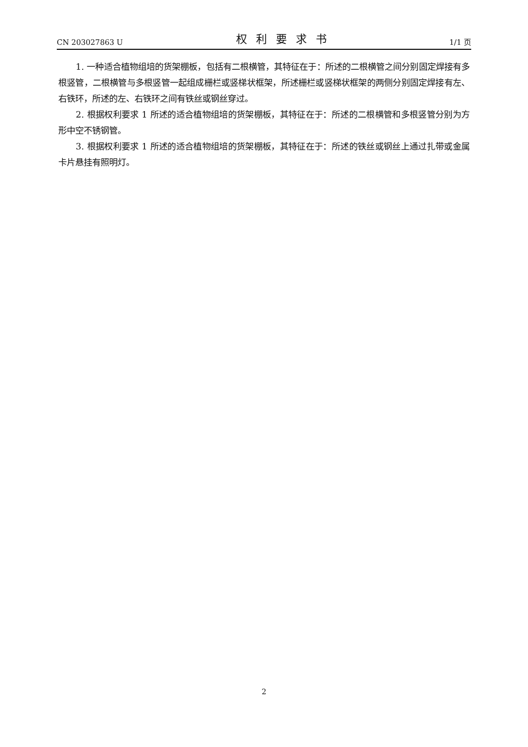CN 203027863 U 权利要求书 1/1 页
1. 一种适合植物组培的货架棚板，包括有二根横管，其特征在于：所述的二根横管之间分别固定焊接有多根竖管，二根横管与多根竖管一起组成栅栏或竖梯状框架，所述栅栏或竖梯状框架的两侧分别固定焊接有左、右铁环，所述的左、右铁环之间有铁丝或钢丝穿过。
2. 根据权利要求 1 所述的适合植物组培的货架棚板，其特征在于：所述的二根横管和多根竖管分别为方形中空不锈钢管。
3. 根据权利要求 1 所述的适合植物组培的货架棚板，其特征在于：所述的铁丝或钢丝上通过扎带或金属卡片悬挂有照明灯。
2